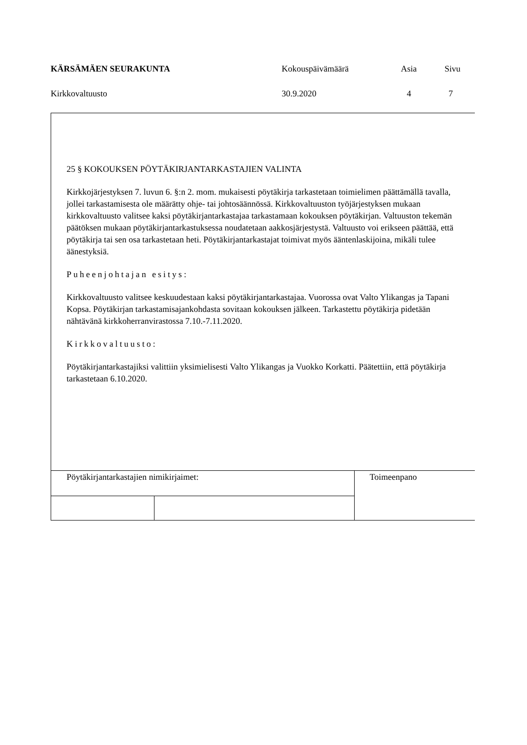| KÄRSÄMÄEN SEURAKUNTA | Kokouspäivämäärä | Asia | Sivu |
| Kirkkovaltuusto | 30.9.2020 | 4 | 7 |
25 § KOKOUKSEN PÖYTÄKIRJANTARKASTAJIEN VALINTA
Kirkkojärjestyksen 7. luvun 6. §:n 2. mom. mukaisesti pöytäkirja tarkastetaan toimielimen päättämällä tavalla, jollei tarkastamisesta ole määrätty ohje- tai johtosäännössä. Kirkkovaltuuston työjärjestyksen mukaan kirkkovaltuusto valitsee kaksi pöytäkirjantarkastajaa tarkastamaan kokouksen pöytäkirjan. Valtuuston tekemän päätöksen mukaan pöytäkirjantarkastuksessa noudatetaan aakkosjärjestystä. Valtuusto voi erikseen päättää, että pöytäkirja tai sen osa tarkastetaan heti. Pöytäkirjantarkastajat toimivat myös ääntenlaskijoina, mikäli tulee äänestyksiä.
Puheenjohtajan esitys:
Kirkkovaltuusto valitsee keskuudestaan kaksi pöytäkirjantarkastajaa. Vuorossa ovat Valto Ylikangas ja Tapani Kopsa. Pöytäkirjan tarkastamisajankohdasta sovitaan kokouksen jälkeen. Tarkastettu pöytäkirja pidetään nähtävänä kirkkoherranvirastossa 7.10.-7.11.2020.
Kirkkovaltuusto:
Pöytäkirjantarkastajiksi valittiin yksimielisesti Valto Ylikangas ja Vuokko Korkatti. Päätettiin, että pöytäkirja tarkastetaan 6.10.2020.
| Pöytäkirjantarkastajien nimikirjaimet: | | Toimeenpano |